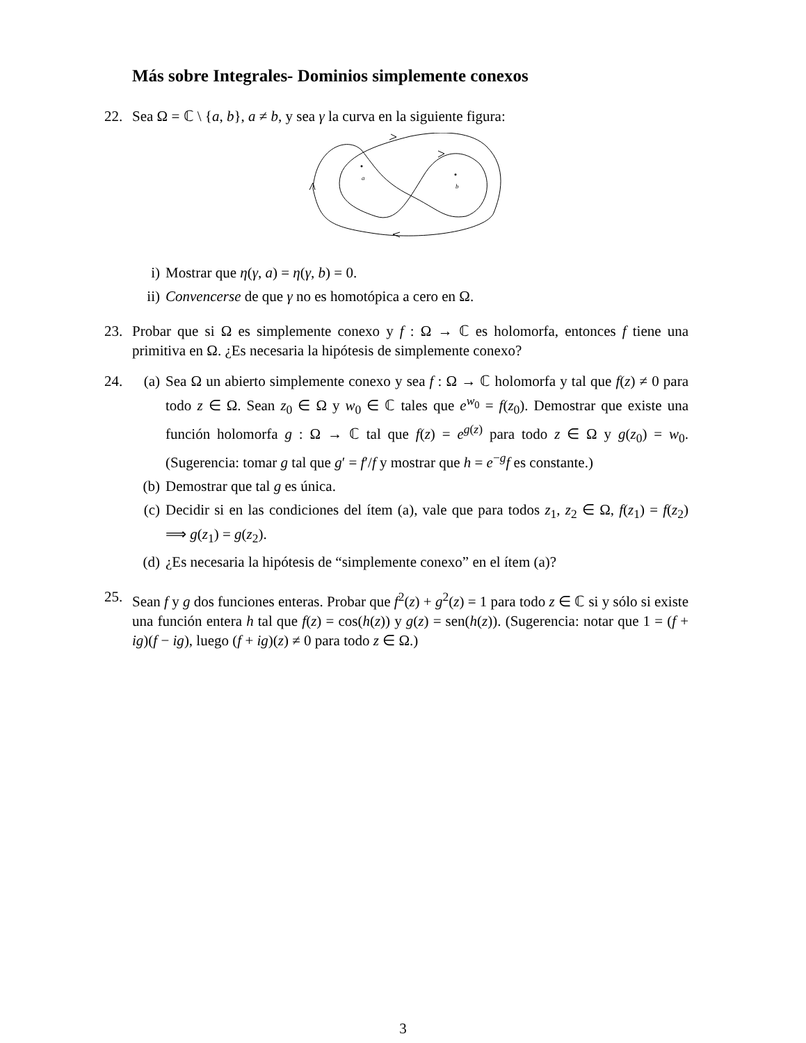Más sobre Integrales- Dominios simplemente conexos
22. Sea Ω = ℂ \ {a, b}, a ≠ b, y sea γ la curva en la siguiente figura:
a
b
i) Mostrar que η(γ, a) = η(γ, b) = 0.
ii) Convencerse de que γ no es homotópica a cero en Ω.
23. Probar que si Ω es simplemente conexo y f : Ω → ℂ es holomorfa, entonces f tiene una primitiva en Ω. ¿Es necesaria la hipótesis de simplemente conexo?
24. (a) Sea Ω un abierto simplemente conexo y sea f : Ω → ℂ holomorfa y tal que f(z) ≠ 0 para todo z ∈ Ω. Sean z<sub>0</sub> ∈ Ω y w<sub>0</sub> ∈ ℂ tales que e<sup>w<sub>0</sub></sup> = f(z<sub>0</sub>). Demostrar que existe una función holomorfa g : Ω → ℂ tal que f(z) = e<sup>g(z)</sup> para todo z ∈ Ω y g(z<sub>0</sub>) = w<sub>0</sub>. (Sugerencia: tomar g tal que g′ = f′/f y mostrar que h = e<sup>−g</sup>f es constante.)
(b) Demostrar que tal g es única.
(c) Decidir si en las condiciones del ítem (a), vale que para todos z<sub>1</sub>, z<sub>2</sub> ∈ Ω, f(z<sub>1</sub>) = f(z<sub>2</sub>) ⟹ g(z<sub>1</sub>) = g(z<sub>2</sub>).
(d) ¿Es necesaria la hipótesis de “simplemente conexo” en el ítem (a)?
25. Sean f y g dos funciones enteras. Probar que f<sup>2</sup>(z) + g<sup>2</sup>(z) = 1 para todo z ∈ ℂ si y sólo si existe una función entera h tal que f(z) = cos(h(z)) y g(z) = sen(h(z)). (Sugerencia: notar que 1 = (f + ig)(f − ig), luego (f + ig)(z) ≠ 0 para todo z ∈ Ω.)
3